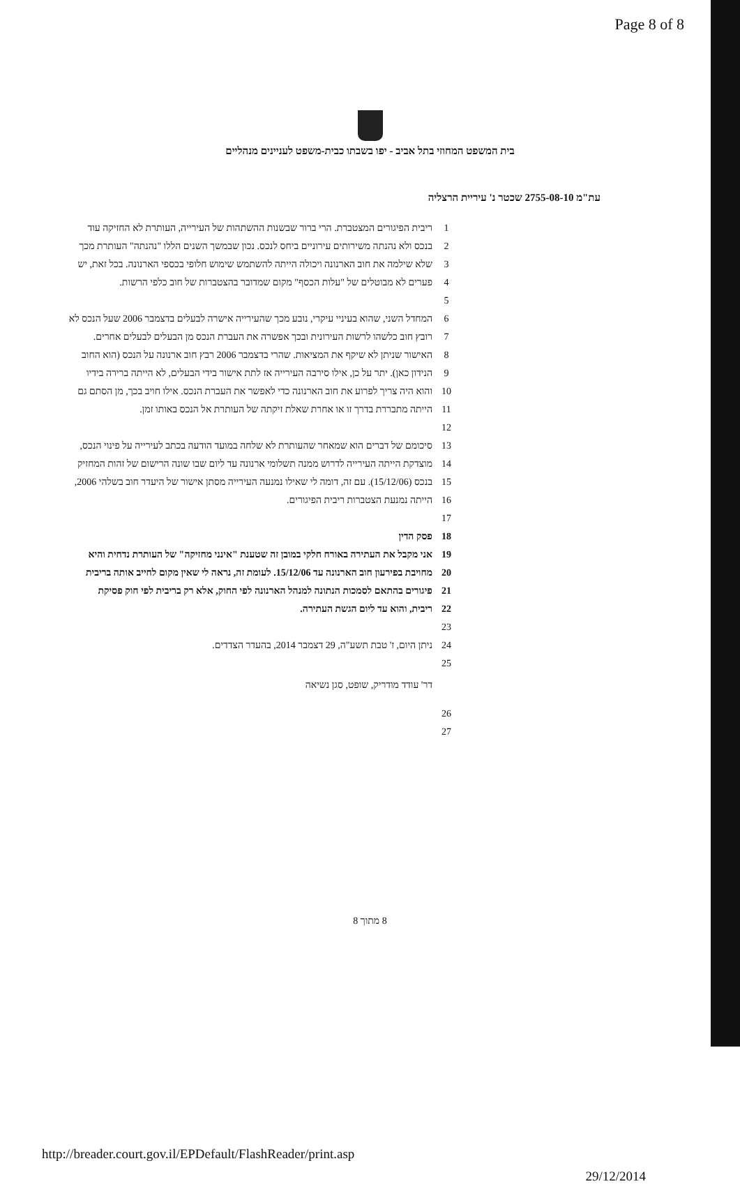Page 8 of 8
בית המשפט המחוזי בתל אביב - יפו בשבתו כבית-משפט לעניינים מנהליים
עת"מ 2755-08-10 שכטר נ' עיריית הרצליה
1 ריבית הפיגורים המצטברת. הרי ברור שבשנות ההשתהות של העירייה, העותרת לא החזיקה עוד
2 בנכס ולא נהנתה משירותים עירוניים ביחס לנכס. נכון שבמשך השנים הללו "נהנתה" העותרת מכך
3 שלא שילמה את חוב הארנונה ויכולה הייתה להשתמש שימוש חלופי בכספי הארנונה. בכל זאת, יש
4 פערים לא מבוטלים של "עלות הכסף" מקום שמדובר בהצטברות של חוב כלפי הרשות.
5
6 המחדל השני, שהוא בעיניי עיקרי, נובע מכך שהעירייה אישרה לבעלים בדצמבר 2006 שעל הנכס לא
7 רובץ חוב כלשהו לרשות העירונית ובכך אפשרה את העברת הנכס מן הבעלים לבעלים אחרים.
8 האישור שניתן לא שיקף את המציאות. שהרי בדצמבר 2006 רבץ חוב ארנונה על הנכס (הוא החוב
9 הנידון כאן). יתר על כן, אילו סירבה העירייה אז לתת אישור בידי הבעלים, לא הייתה ברירה בידיו
10 והוא היה צריך לפרוע את חוב הארנונה כדי לאפשר את העברת הנכס. אילו חויב בכך, מן הסתם גם
11 הייתה מתבררת בדרך זו או אחרת שאלת זיקתה של העותרת אל הנכס באותו זמן.
12
13 סיכומם של דברים הוא שמאחר שהעותרת לא שלחה במועד הודעה בכתב לעירייה על פינוי הנכס,
14 מוצדקת הייתה העירייה לדרוש ממנה תשלומי ארנונה עד ליום שבו שונה הרישום של זהות המחזיק
15 בנכס (15/12/06). עם זה, דומה לי שאילו נמנעה העירייה מסתן אישור של היעדר חוב בשלהי 2006,
16 הייתה נמנעת הצטברות ריבית הפיגורים.
17
18 פסק הדין
19 אני מקבל את העתירה באורח חלקי במובן זה שטענת "אינני מחזיקה" של העותרת נדחית והיא
20 מחויבת בפירעון חוב הארנונה עד 15/12/06. לעומת זה, נראה לי שאין מקום לחייב אותה בריבית
21 פיגורים בהתאם לסמכות הנתונה למנהל הארנונה לפי החוק, אלא רק בריבית לפי חוק פסיקת
22 ריבית, והוא עד ליום הגשת העתירה.
23
24 ניתן היום, ז' טבת תשע"ה, 29 דצמבר 2014, בהעדר הצדדים.
25
דר' עודד מודריק, שופט, סגן נשיאה
26
27
8 מתוך 8
http://breader.court.gov.il/EPDefault/FlashReader/print.asp
29/12/2014